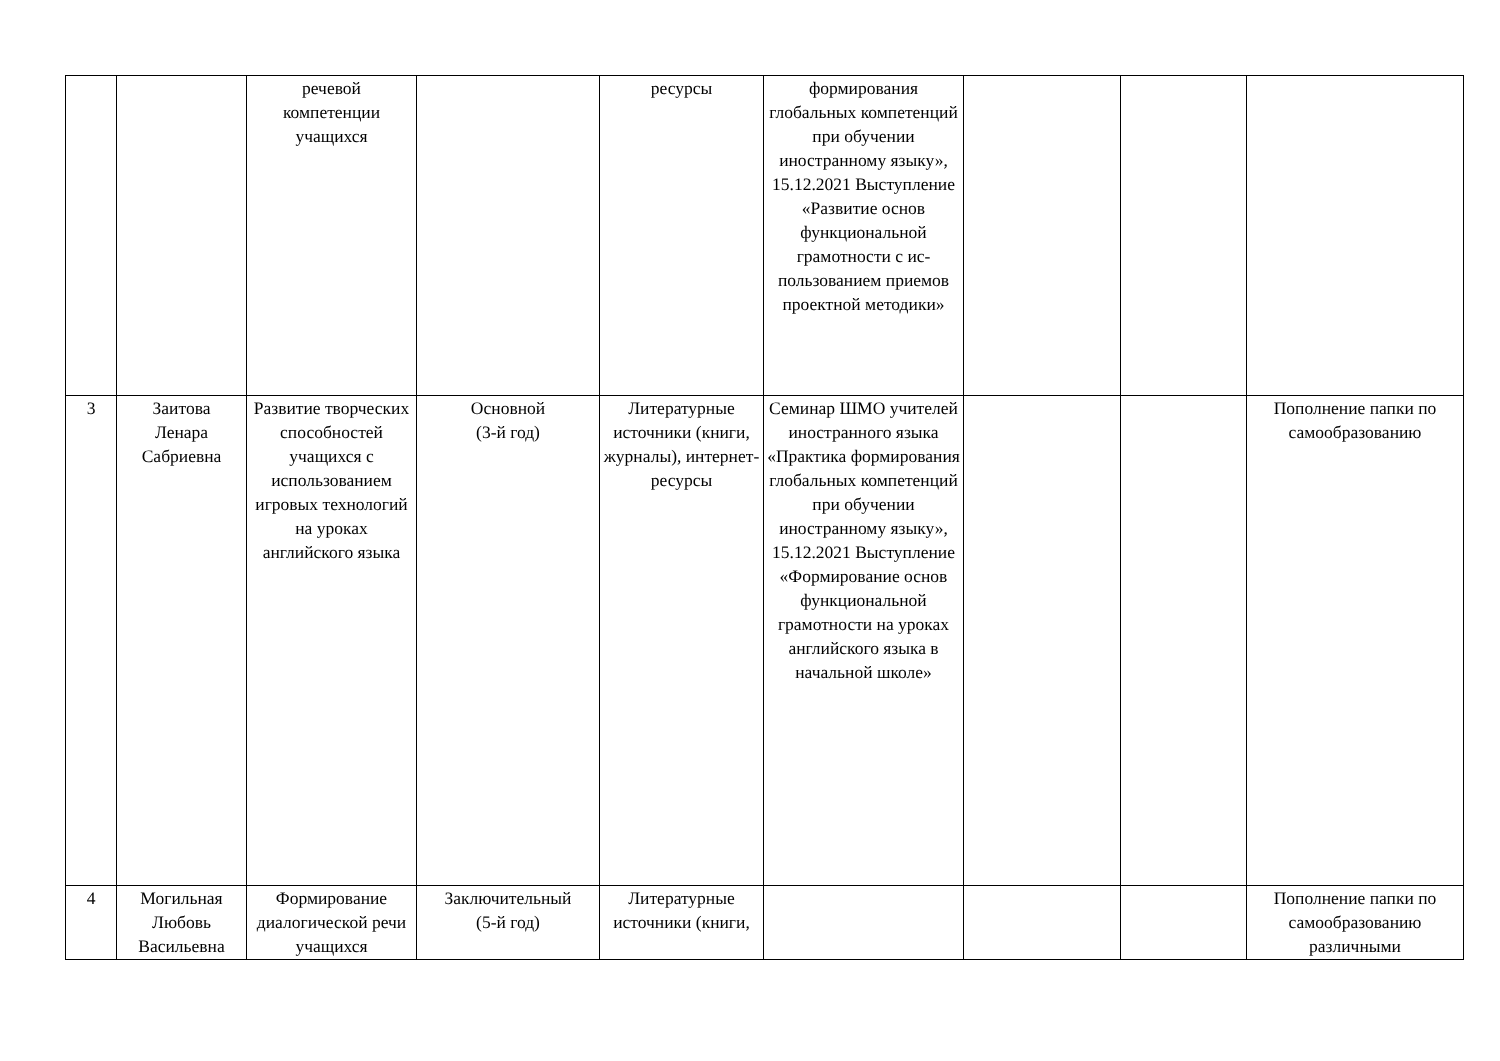| | | речевой компетенции учащихся | | ресурсы | формирования глобальных компетенций при обучении иностранному языку», 15.12.2021 Выступление «Развитие основ функциональной грамотности с ис-пользованием приемов проектной методики» | | | |
| 3 | Заитова Ленара Сабриевна | Развитие творческих способностей учащихся с использованием игровых технологий на уроках английского языка | Основной (3-й год) | Литературные источники (книги, журналы), интернет-ресурсы | Семинар ШМО учителей иностранного языка «Практика формирования глобальных компетенций при обучении иностранному языку», 15.12.2021 Выступление «Формирование основ функциональной грамотности на уроках английского языка в начальной школе» | | | Пополнение папки по самообразованию |
| 4 | Могильная Любовь Васильевна | Формирование диалогической речи учащихся | Заключительный (5-й год) | Литературные источники (книги, | | | | Пополнение папки по самообразованию различными |